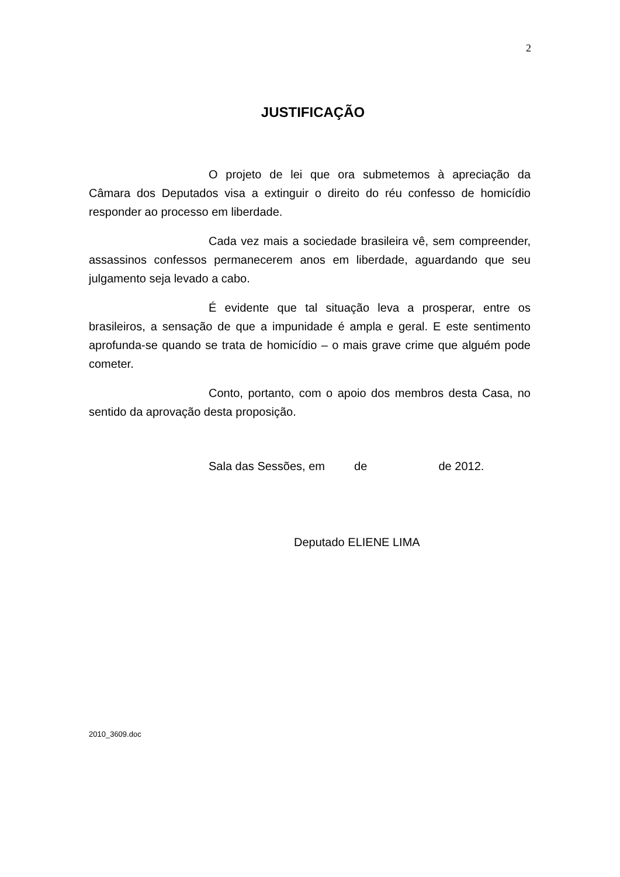2
JUSTIFICAÇÃO
O projeto de lei que ora submetemos à apreciação da Câmara dos Deputados visa a extinguir o direito do réu confesso de homicídio responder ao processo em liberdade.
Cada vez mais a sociedade brasileira vê, sem compreender, assassinos confessos permanecerem anos em liberdade, aguardando que seu julgamento seja levado a cabo.
É evidente que tal situação leva a prosperar, entre os brasileiros, a sensação de que a impunidade é ampla e geral. E este sentimento aprofunda-se quando se trata de homicídio – o mais grave crime que alguém pode cometer.
Conto, portanto, com o apoio dos membros desta Casa, no sentido da aprovação desta proposição.
Sala das Sessões, em de de 2012.
Deputado ELIENE LIMA
2010_3609.doc